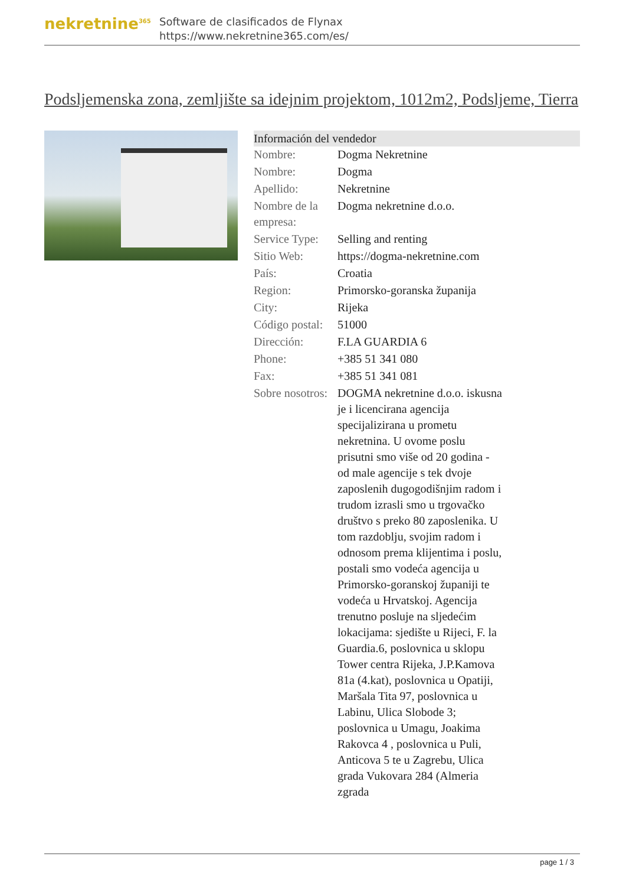nekretnine<sup>365</sup>
Software de clasificados de Flynax
https://www.nekretnine365.com/es/
Podsljemenska zona, zemljište sa idejnim projektom, 1012m2, Podsljeme, Tierra
| Información del vendedor | |
| --- | --- |
| Nombre: | Dogma Nekretnine |
| Nombre: | Dogma |
| Apellido: | Nekretnine |
| Nombre de la empresa: | Dogma nekretnine d.o.o. |
| Service Type: | Selling and renting |
| Sitio Web: | https://dogma-nekretnine.com |
| País: | Croatia |
| Region: | Primorsko-goranska županija |
| City: | Rijeka |
| Código postal: | 51000 |
| Dirección: | F.LA GUARDIA 6 |
| Phone: | +385 51 341 080 |
| Fax: | +385 51 341 081 |
| Sobre nosotros: | DOGMA nekretnine d.o.o. iskusna je i licencirana agencija specijalizirana u prometu nekretnina. U ovome poslu prisutni smo više od 20 godina - od male agencije s tek dvoje zaposlenih dugogodišnjim radom i trudom izrasli smo u trgovačko društvo s preko 80 zaposlenika. U tom razdoblju, svojim radom i odnosom prema klijentima i poslu, postali smo vodeća agencija u Primorsko-goranskoj županiji te vodeća u Hrvatskoj. Agencija trenutno posluje na sljedećim lokacijama: sjedište u Rijeci, F. la Guardia.6, poslovnica u sklopu Tower centra Rijeka, J.P.Kamova 81a (4.kat), poslovnica u Opatiji, Maršala Tita 97, poslovnica u Labinu, Ulica Slobode 3; poslovnica u Umagu, Joakima Rakovca 4 , poslovnica u Puli, Anticova 5 te u Zagrebu, Ulica grada Vukovara 284 (Almeria zgrada |
page 1 / 3